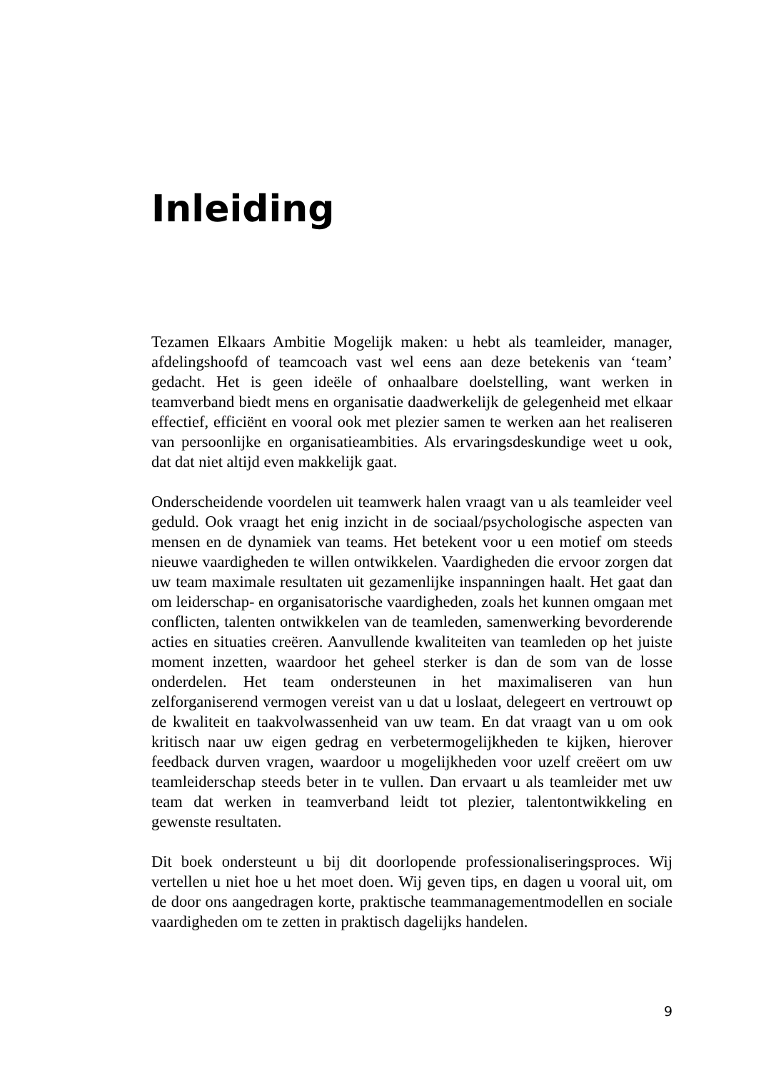Inleiding
Tezamen Elkaars Ambitie Mogelijk maken: u hebt als teamleider, manager, afdelingshoofd of teamcoach vast wel eens aan deze betekenis van ‘team’ gedacht. Het is geen ideële of onhaalbare doelstelling, want werken in teamverband biedt mens en organisatie daadwerkelijk de gelegenheid met elkaar effectief, efficiënt en vooral ook met plezier samen te werken aan het realiseren van persoonlijke en organisatieambities. Als ervaringsdeskundige weet u ook, dat dat niet altijd even makkelijk gaat.
Onderscheidende voordelen uit teamwerk halen vraagt van u als teamleider veel geduld. Ook vraagt het enig inzicht in de sociaal/psychologische aspecten van mensen en de dynamiek van teams. Het betekent voor u een motief om steeds nieuwe vaardigheden te willen ontwikkelen. Vaardigheden die ervoor zorgen dat uw team maximale resultaten uit gezamenlijke inspanningen haalt. Het gaat dan om leiderschap- en organisatorische vaardigheden, zoals het kunnen omgaan met conflicten, talenten ontwikkelen van de teamleden, samenwerking bevorderende acties en situaties creëren. Aanvullende kwaliteiten van teamleden op het juiste moment inzetten, waardoor het geheel sterker is dan de som van de losse onderdelen. Het team ondersteunen in het maximaliseren van hun zelforganiserend vermogen vereist van u dat u loslaat, delegeert en vertrouwt op de kwaliteit en taakvolwassenheid van uw team. En dat vraagt van u om ook kritisch naar uw eigen gedrag en verbetermogelijkheden te kijken, hierover feedback durven vragen, waardoor u mogelijkheden voor uzelf creëert om uw teamleiderschap steeds beter in te vullen. Dan ervaart u als teamleider met uw team dat werken in teamverband leidt tot plezier, talentontwikkeling en gewenste resultaten.
Dit boek ondersteunt u bij dit doorlopende professionaliseringsproces. Wij vertellen u niet hoe u het moet doen. Wij geven tips, en dagen u vooral uit, om de door ons aangedragen korte, praktische teammanagementmodellen en sociale vaardigheden om te zetten in praktisch dagelijks handelen.
9